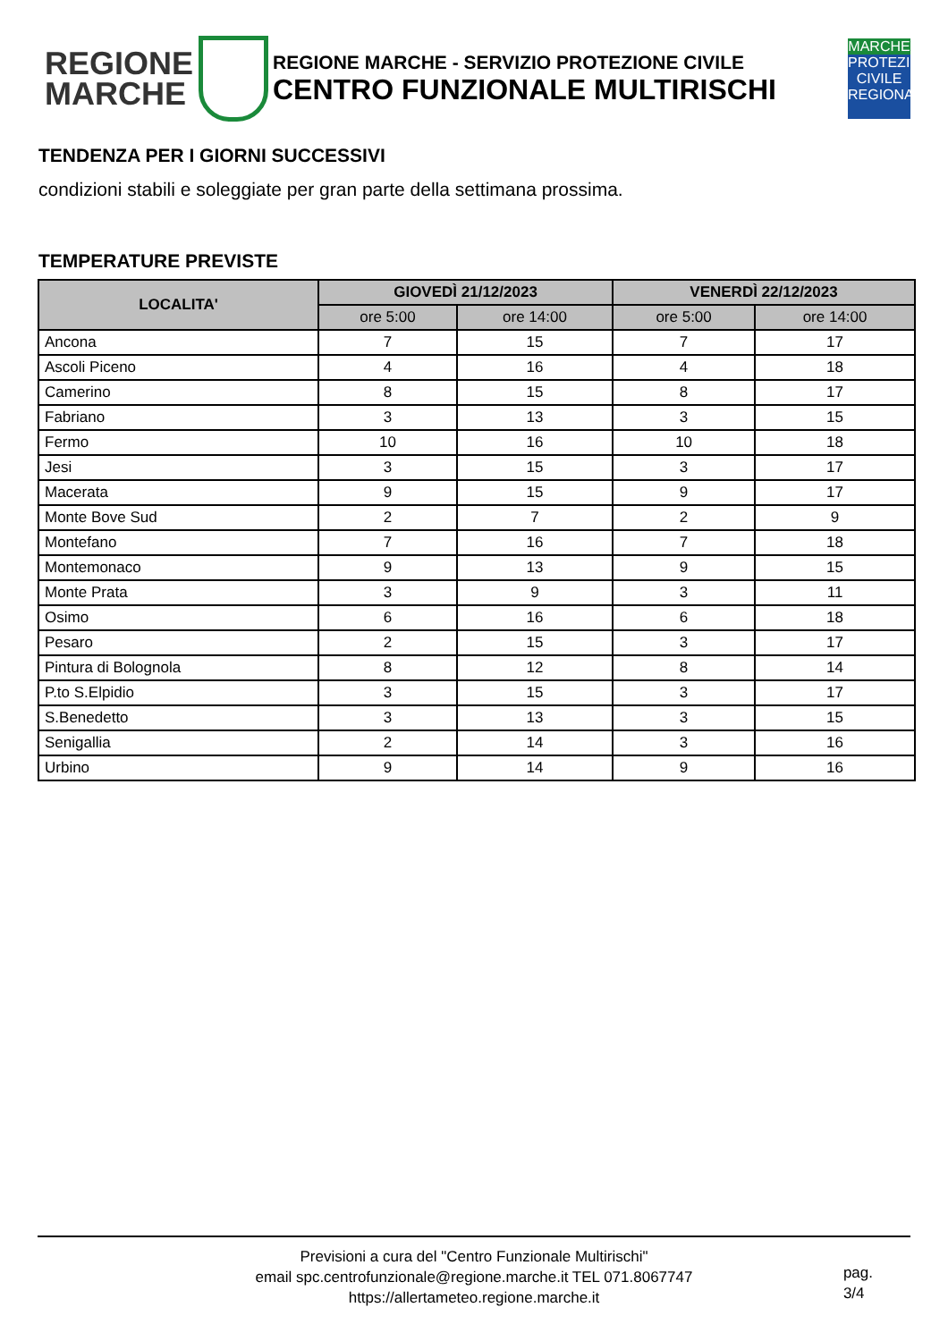REGIONE
MARCHE
REGIONE MARCHE - SERVIZIO PROTEZIONE CIVILE
CENTRO FUNZIONALE MULTIRISCHI
MARCHE
PROTEZIONE CIVILE REGIONALE
TENDENZA PER I GIORNI SUCCESSIVI
condizioni stabili e soleggiate per gran parte della settimana prossima.
TEMPERATURE PREVISTE
| LOCALITA' | GIOVEDÌ 21/12/2023 | | VENERDÌ 22/12/2023 | |
| --- | --- | --- | --- | --- |
| | ore 5:00 | ore 14:00 | ore 5:00 | ore 14:00 |
| Ancona | 7 | 15 | 7 | 17 |
| Ascoli Piceno | 4 | 16 | 4 | 18 |
| Camerino | 8 | 15 | 8 | 17 |
| Fabriano | 3 | 13 | 3 | 15 |
| Fermo | 10 | 16 | 10 | 18 |
| Jesi | 3 | 15 | 3 | 17 |
| Macerata | 9 | 15 | 9 | 17 |
| Monte Bove Sud | 2 | 7 | 2 | 9 |
| Montefano | 7 | 16 | 7 | 18 |
| Montemonaco | 9 | 13 | 9 | 15 |
| Monte Prata | 3 | 9 | 3 | 11 |
| Osimo | 6 | 16 | 6 | 18 |
| Pesaro | 2 | 15 | 3 | 17 |
| Pintura di Bolognola | 8 | 12 | 8 | 14 |
| P.to S.Elpidio | 3 | 15 | 3 | 17 |
| S.Benedetto | 3 | 13 | 3 | 15 |
| Senigallia | 2 | 14 | 3 | 16 |
| Urbino | 9 | 14 | 9 | 16 |
Previsioni a cura del "Centro Funzionale Multirischi"
email spc.centrofunzionale@regione.marche.it TEL 071.8067747
https://allertameteo.regione.marche.it
pag.
3/4